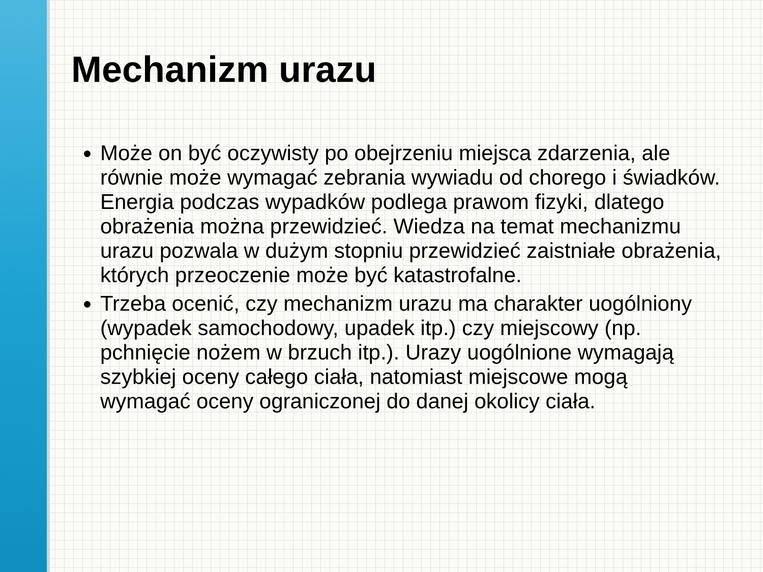Mechanizm urazu
Może on być oczywisty po obejrzeniu miejsca zdarzenia, ale równie może wymagać zebrania wywiadu od chorego i świadków. Energia podczas wypadków podlega prawom fizyki, dlatego obrażenia można przewidzieć. Wiedza na temat mechanizmu urazu pozwala w dużym stopniu przewidzieć zaistniałe obrażenia, których przeoczenie może być katastrofalne.
Trzeba ocenić, czy mechanizm urazu ma charakter uogólniony (wypadek samochodowy, upadek itp.) czy miejscowy (np. pchnięcie nożem w brzuch itp.). Urazy uogólnione wymagają szybkiej oceny całego ciała, natomiast miejscowe mogą wymagać oceny ograniczonej do danej okolicy ciała.